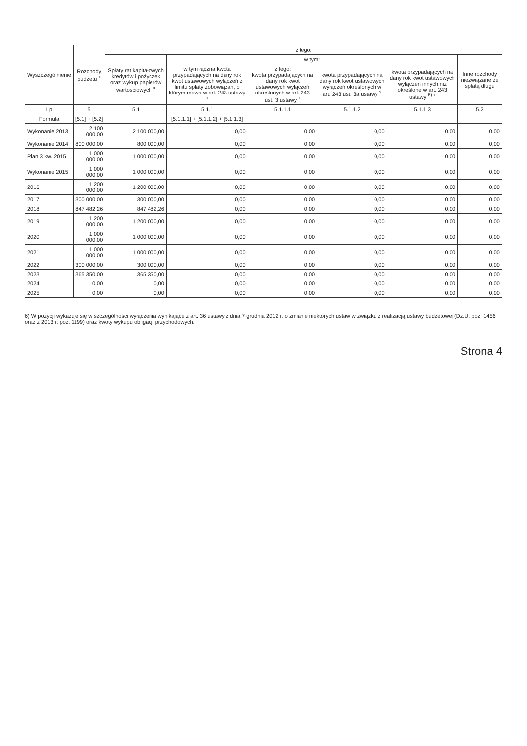| Wyszczególnienie | Rozchody budżetu <sup>x</sup> | z tego: | | | | | |
| --- | --- | --- | --- | --- | --- | --- | --- |
| | | Spłaty rat kapitałowych kredytów i pożyczek oraz wykup papierów wartościowych <sup>x</sup> | w tym: | | | | Inne rozchody niezwiązane ze spłatą długu |
| | | | w tym łączna kwota przypadających na dany rok kwot ustawowych wyłączeń z limitu spłaty zobowiązań, o którym mowa w art. 243 ustawy <sup>x</sup> | z tego: kwota przypadających na dany rok kwot ustawowych wyłączeń określonych w art. 243 ust. 3 ustawy <sup>x</sup> | kwota przypadających na dany rok kwot ustawowych wyłączeń określonych w art. 243 ust. 3a ustawy <sup>x</sup> | kwota przypadających na dany rok kwot ustawowych wyłączeń innych niż określone w art. 243 ustawy <sup>6) x</sup> | |
| Lp | 5 | 5.1 | 5.1.1 | 5.1.1.1 | 5.1.1.2 | 5.1.1.3 | 5.2 |
| Formuła | [5.1] + [5.2] | | [5.1.1.1] + [5.1.1.2] + [5.1.1.3] | | | | |
| Wykonanie 2013 | 2 100 000,00 | 2 100 000,00 | 0,00 | 0,00 | 0,00 | 0,00 | 0,00 |
| Wykonanie 2014 | 800 000,00 | 800 000,00 | 0,00 | 0,00 | 0,00 | 0,00 | 0,00 |
| Plan 3 kw. 2015 | 1 000 000,00 | 1 000 000,00 | 0,00 | 0,00 | 0,00 | 0,00 | 0,00 |
| Wykonanie 2015 | 1 000 000,00 | 1 000 000,00 | 0,00 | 0,00 | 0,00 | 0,00 | 0,00 |
| 2016 | 1 200 000,00 | 1 200 000,00 | 0,00 | 0,00 | 0,00 | 0,00 | 0,00 |
| 2017 | 300 000,00 | 300 000,00 | 0,00 | 0,00 | 0,00 | 0,00 | 0,00 |
| 2018 | 847 482,26 | 847 482,26 | 0,00 | 0,00 | 0,00 | 0,00 | 0,00 |
| 2019 | 1 200 000,00 | 1 200 000,00 | 0,00 | 0,00 | 0,00 | 0,00 | 0,00 |
| 2020 | 1 000 000,00 | 1 000 000,00 | 0,00 | 0,00 | 0,00 | 0,00 | 0,00 |
| 2021 | 1 000 000,00 | 1 000 000,00 | 0,00 | 0,00 | 0,00 | 0,00 | 0,00 |
| 2022 | 300 000,00 | 300 000,00 | 0,00 | 0,00 | 0,00 | 0,00 | 0,00 |
| 2023 | 365 350,00 | 365 350,00 | 0,00 | 0,00 | 0,00 | 0,00 | 0,00 |
| 2024 | 0,00 | 0,00 | 0,00 | 0,00 | 0,00 | 0,00 | 0,00 |
| 2025 | 0,00 | 0,00 | 0,00 | 0,00 | 0,00 | 0,00 | 0,00 |
6) W pozycji wykazuje się w szczególności wyłączenia wynikające z art. 36 ustawy z dnia 7 grudnia 2012 r. o zmianie niektórych ustaw w związku z realizacją ustawy budżetowej (Dz.U. poz. 1456 oraz z 2013 r. poz. 1199) oraz kwoty wykupu obligacji przychodowych.
Strona 4